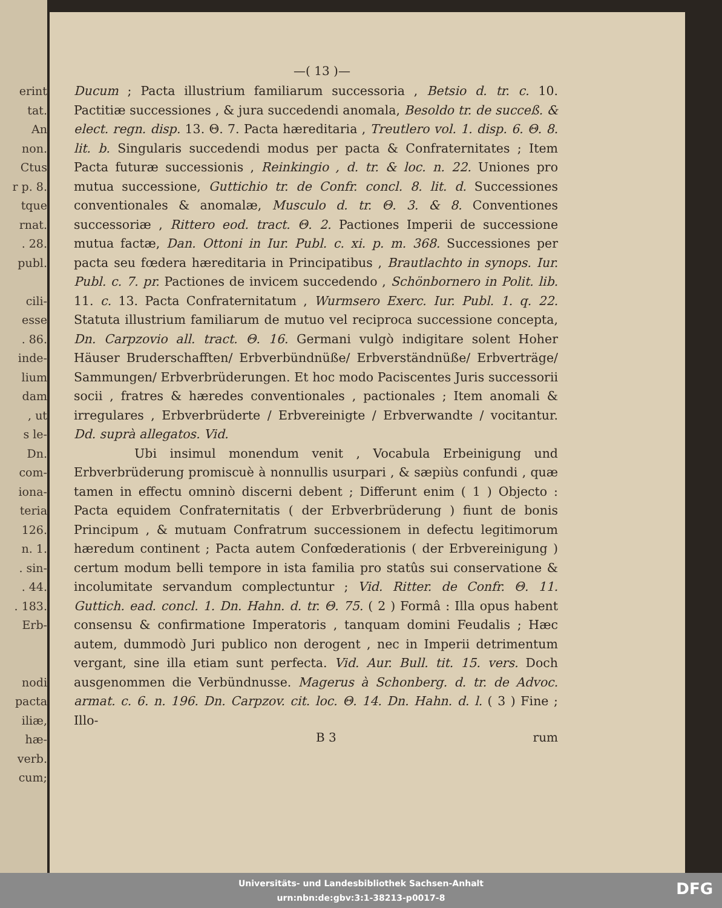erint
tat.
An
non.
Ctus
r p. 8.
tque
rnat.
. 28.
publ.
cili-
esse
. 86.
inde-
lium
dam
, ut
s le-
Dn.
com-
iona-
teria
126.
n. 1.
. sin-
. 44.
. 183.
Erb-
nodi
pacta
iliæ,
hæ-
verb.
cum;
—( 13 )—
Ducum ; Pacta illustrium familiarum successoria , Betsio d. tr. c. 10. Pactitiæ successiones , & jura succedendi anomala, Besoldo tr. de succeß. & elect. regn. disp. 13. Θ. 7. Pacta hæreditaria , Treutlero vol. 1. disp. 6. Θ. 8. lit. b. Singularis succedendi modus per pacta & Confraternitates ; Item Pacta futuræ successionis , Reinkingio , d. tr. & loc. n. 22. Uniones pro mutua successione, Guttichio tr. de Confr. concl. 8. lit. d. Successiones conventionales & anomalæ, Musculo d. tr. Θ. 3. & 8. Conventiones successoriæ , Rittero eod. tract. Θ. 2. Pactiones Imperii de successione mutua factæ, Dan. Ottoni in Iur. Publ. c. xi. p. m. 368. Successiones per pacta seu fœdera hæreditaria in Principatibus , Brautlachto in synops. Iur. Publ. c. 7. pr. Pactiones de invicem succedendo , Schönbornero in Polit. lib. 11. c. 13. Pacta Confraternitatum , Wurmsero Exerc. Iur. Publ. 1. q. 22. Statuta illustrium familiarum de mutuo vel reciproca successione concepta, Dn. Carpzovio all. tract. Θ. 16. Germani vulgò indigitare solent Hoher Häuser Bruderschafften/ Erbverbündnüße/ Erbverständnüße/ Erbverträge/ Sammungen/ Erbverbrüderungen. Et hoc modo Paciscentes Juris successorii socii , fratres & hæredes conventionales , pactionales ; Item anomali & irregulares , Erbverbrüderte / Erbvereinigte / Erbverwandte / vocitantur. Dd. suprà allegatos. Vid.
Ubi insimul monendum venit , Vocabula Erbeinigung und Erbverbrüderung promiscuè à nonnullis usurpari , & sæpiùs confundi , quæ tamen in effectu omninò discerni debent ; Differunt enim ( 1 ) Objecto : Pacta equidem Confraternitatis ( der Erbverbrüderung ) fiunt de bonis Principum , & mutuam Confratrum successionem in defectu legitimorum hæredum continent ; Pacta autem Confœderationis ( der Erbvereinigung ) certum modum belli tempore in ista familia pro statûs sui conservatione & incolumitate servandum complectuntur ; Vid. Ritter. de Confr. Θ. 11. Guttich. ead. concl. 1. Dn. Hahn. d. tr. Θ. 75. ( 2 ) Formâ : Illa opus habent consensu & confirmatione Imperatoris , tanquam domini Feudalis ; Hæc autem, dummodò Juri publico non derogent , nec in Imperii detrimentum vergant, sine illa etiam sunt perfecta. Vid. Aur. Bull. tit. 15. vers. Doch ausgenommen die Verbündnusse. Magerus à Schonberg. d. tr. de Advoc. armat. c. 6. n. 196. Dn. Carpzov. cit. loc. Θ. 14. Dn. Hahn. d. l. ( 3 ) Fine ; Illo-
B 3 rum
Universitäts- und Landesbibliothek Sachsen-Anhalt
urn:nbn:de:gbv:3:1-38213-p0017-8
DFG